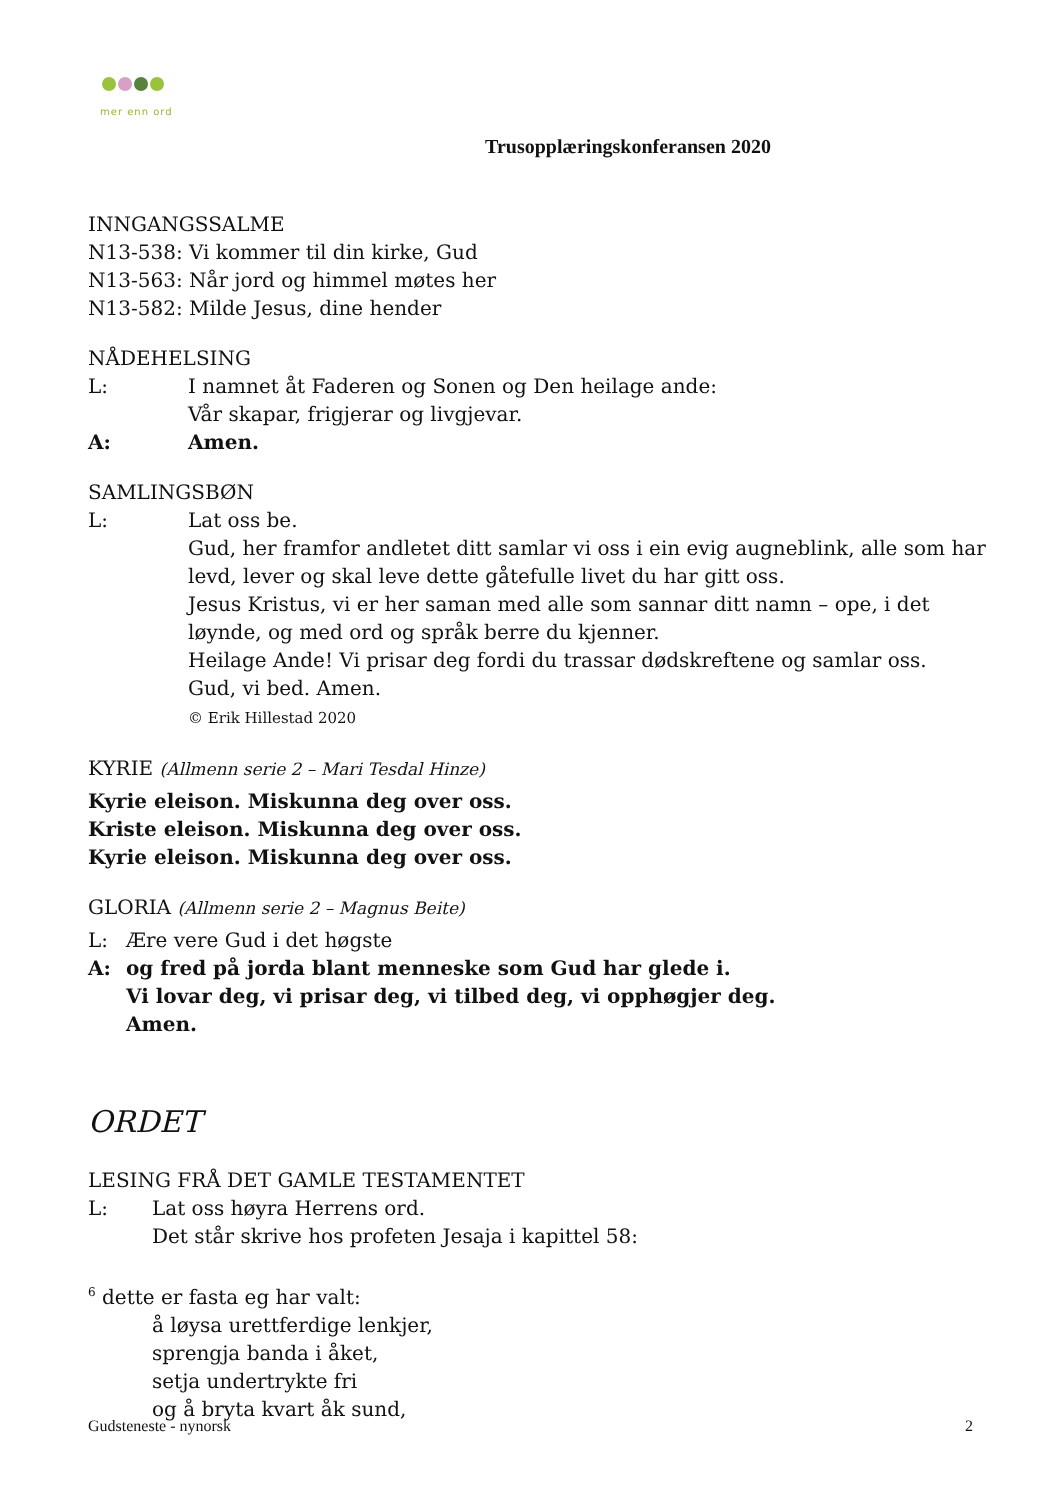mer enn ord
Trusopplæringskonferansen 2020
INNGANGSSALME
N13-538: Vi kommer til din kirke, Gud
N13-563: Når jord og himmel møtes her
N13-582: Milde Jesus, dine hender
NÅDEHELSING
L: I namnet åt Faderen og Sonen og Den heilage ande:
Vår skapar, frigjerar og livgjevar.
A: Amen.
SAMLINGSBØN
L: Lat oss be.
Gud, her framfor andletet ditt samlar vi oss i ein evig augneblink, alle som har levd, lever og skal leve dette gåtefulle livet du har gitt oss.
Jesus Kristus, vi er her saman med alle som sannar ditt namn – ope, i det løynde, og med ord og språk berre du kjenner.
Heilage Ande! Vi prisar deg fordi du trassar dødskreftene og samlar oss.
Gud, vi bed. Amen.
© Erik Hillestad 2020
KYRIE (Allmenn serie 2 – Mari Tesdal Hinze)
Kyrie eleison. Miskunna deg over oss.
Kriste eleison. Miskunna deg over oss.
Kyrie eleison. Miskunna deg over oss.
GLORIA (Allmenn serie 2 – Magnus Beite)
L: Ære vere Gud i det høgste
A: og fred på jorda blant menneske som Gud har glede i.
Vi lovar deg, vi prisar deg, vi tilbed deg, vi opphøgjer deg.
Amen.
ORDET
LESING FRÅ DET GAMLE TESTAMENTET
L: Lat oss høyra Herrens ord.
Det står skrive hos profeten Jesaja i kapittel 58:
<sup>6</sup> dette er fasta eg har valt:
å løysa urettferdige lenkjer,
sprengja banda i åket,
setja undertrykte fri
og å bryta kvart åk sund,
Gudsteneste - nynorsk 2